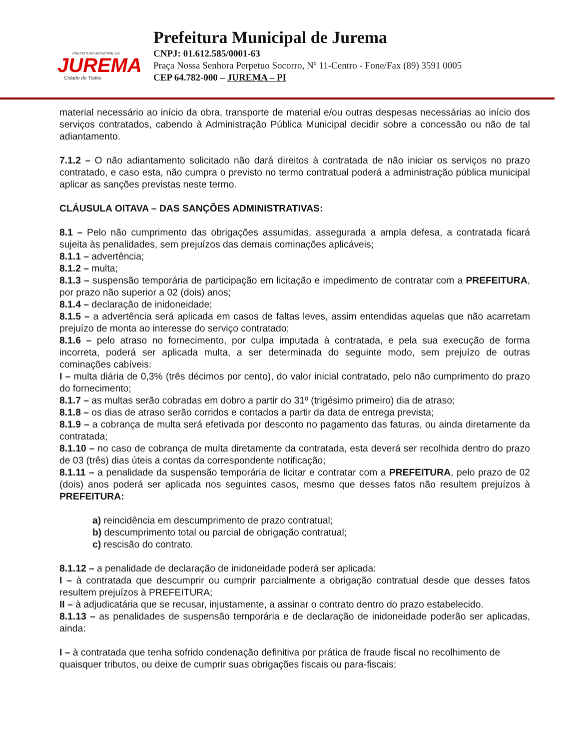PREFEITURA MUNICIPAL DE
JUREMA
Cidade de Todos
Prefeitura Municipal de Jurema
CNPJ: 01.612.585/0001-63
Praça Nossa Senhora Perpetuo Socorro, Nº 11-Centro - Fone/Fax (89) 3591 0005
CEP 64.782-000 – JUREMA – PI
material necessário ao início da obra, transporte de material e/ou outras despesas necessárias ao início dos serviços contratados, cabendo à Administração Pública Municipal decidir sobre a concessão ou não de tal adiantamento.
7.1.2 – O não adiantamento solicitado não dará direitos à contratada de não iniciar os serviços no prazo contratado, e caso esta, não cumpra o previsto no termo contratual poderá a administração pública municipal aplicar as sanções previstas neste termo.
CLÁUSULA OITAVA – DAS SANÇÕES ADMINISTRATIVAS:
8.1 – Pelo não cumprimento das obrigações assumidas, assegurada a ampla defesa, a contratada ficará sujeita às penalidades, sem prejuízos das demais cominações aplicáveis;
8.1.1 – advertência;
8.1.2 – multa;
8.1.3 – suspensão temporária de participação em licitação e impedimento de contratar com a PREFEITURA, por prazo não superior a 02 (dois) anos;
8.1.4 – declaração de inidoneidade;
8.1.5 – a advertência será aplicada em casos de faltas leves, assim entendidas aquelas que não acarretam prejuízo de monta ao interesse do serviço contratado;
8.1.6 – pelo atraso no fornecimento, por culpa imputada à contratada, e pela sua execução de forma incorreta, poderá ser aplicada multa, a ser determinada do seguinte modo, sem prejuízo de outras cominações cabíveis:
I – multa diária de 0,3% (três décimos por cento), do valor inicial contratado, pelo não cumprimento do prazo do fornecimento;
8.1.7 – as multas serão cobradas em dobro a partir do 31º (trigésimo primeiro) dia de atraso;
8.1.8 – os dias de atraso serão corridos e contados a partir da data de entrega prevista;
8.1.9 – a cobrança de multa será efetivada por desconto no pagamento das faturas, ou ainda diretamente da contratada;
8.1.10 – no caso de cobrança de multa diretamente da contratada, esta deverá ser recolhida dentro do prazo de 03 (três) dias úteis a contas da correspondente notificação;
8.1.11 – a penalidade da suspensão temporária de licitar e contratar com a PREFEITURA, pelo prazo de 02 (dois) anos poderá ser aplicada nos seguintes casos, mesmo que desses fatos não resultem prejuízos à PREFEITURA:
a) reincidência em descumprimento de prazo contratual;
b) descumprimento total ou parcial de obrigação contratual;
c) rescisão do contrato.
8.1.12 – a penalidade de declaração de inidoneidade poderá ser aplicada:
I – à contratada que descumprir ou cumprir parcialmente a obrigação contratual desde que desses fatos resultem prejuízos à PREFEITURA;
II – à adjudicatária que se recusar, injustamente, a assinar o contrato dentro do prazo estabelecido.
8.1.13 – as penalidades de suspensão temporária e de declaração de inidoneidade poderão ser aplicadas, ainda:
I – à contratada que tenha sofrido condenação definitiva por prática de fraude fiscal no recolhimento de quaisquer tributos, ou deixe de cumprir suas obrigações fiscais ou para-fiscais;